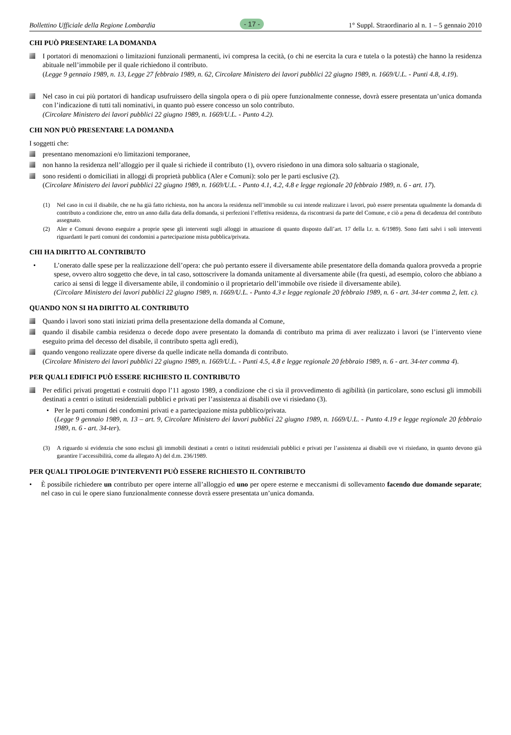Bollettino Ufficiale della Regione Lombardia - 17 - 1° Suppl. Straordinario al n. 1 – 5 gennaio 2010
CHI PUÒ PRESENTARE LA DOMANDA
I portatori di menomazioni o limitazioni funzionali permanenti, ivi compresa la cecità, (o chi ne esercita la cura e tutela o la potestà) che hanno la residenza abituale nell’immobile per il quale richiedono il contributo.
(Legge 9 gennaio 1989, n. 13, Legge 27 febbraio 1989, n. 62, Circolare Ministero dei lavori pubblici 22 giugno 1989, n. 1669/U.L. - Punti 4.8, 4.19).
Nel caso in cui più portatori di handicap usufruissero della singola opera o di più opere funzionalmente connesse, dovrà essere presentata un’unica domanda con l’indicazione di tutti tali nominativi, in quanto può essere concesso un solo contributo.
(Circolare Ministero dei lavori pubblici 22 giugno 1989, n. 1669/U.L. - Punto 4.2).
CHI NON PUÒ PRESENTARE LA DOMANDA
I soggetti che:
presentano menomazioni e/o limitazioni temporanee,
non hanno la residenza nell’alloggio per il quale si richiede il contributo (1), ovvero risiedono in una dimora solo saltuaria o stagionale,
sono residenti o domiciliati in alloggi di proprietà pubblica (Aler e Comuni): solo per le parti esclusive (2).
(Circolare Ministero dei lavori pubblici 22 giugno 1989, n. 1669/U.L. - Punto 4.1, 4.2, 4.8 e legge regionale 20 febbraio 1989, n. 6 - art. 17).
(1) Nel caso in cui il disabile, che ne ha già fatto richiesta, non ha ancora la residenza nell’immobile su cui intende realizzare i lavori, può essere presentata ugualmente la domanda di contributo a condizione che, entro un anno dalla data della domanda, si perfezioni l’effettiva residenza, da riscontrarsi da parte del Comune, e ciò a pena di decadenza del contributo assegnato.
(2) Aler e Comuni devono eseguire a proprie spese gli interventi sugli alloggi in attuazione di quanto disposto dall’art. 17 della l.r. n. 6/1989). Sono fatti salvi i soli interventi riguardanti le parti comuni dei condomini a partecipazione mista pubblica/privata.
CHI HA DIRITTO AL CONTRIBUTO
• L’onerato dalle spese per la realizzazione dell’opera: che può pertanto essere il diversamente abile presentatore della domanda qualora provveda a proprie spese, ovvero altro soggetto che deve, in tal caso, sottoscrivere la domanda unitamente al diversamente abile (fra questi, ad esempio, coloro che abbiano a carico ai sensi di legge il diversamente abile, il condominio o il proprietario dell’immobile ove risiede il diversamente abile).
(Circolare Ministero dei lavori pubblici 22 giugno 1989, n. 1669/U.L. - Punto 4.3 e legge regionale 20 febbraio 1989, n. 6 - art. 34-ter comma 2, lett. c).
QUANDO NON SI HA DIRITTO AL CONTRIBUTO
Quando i lavori sono stati iniziati prima della presentazione della domanda al Comune,
quando il disabile cambia residenza o decede dopo avere presentato la domanda di contributo ma prima di aver realizzato i lavori (se l’intervento viene eseguito prima del decesso del disabile, il contributo spetta agli eredi),
quando vengono realizzate opere diverse da quelle indicate nella domanda di contributo.
(Circolare Ministero dei lavori pubblici 22 giugno 1989, n. 1669/U.L. - Punti 4.5, 4.8 e legge regionale 20 febbraio 1989, n. 6 - art. 34-ter comma 4).
PER QUALI EDIFICI PUÒ ESSERE RICHIESTO IL CONTRIBUTO
Per edifici privati progettati e costruiti dopo l’11 agosto 1989, a condizione che ci sia il provvedimento di agibilità (in particolare, sono esclusi gli immobili destinati a centri o istituti residenziali pubblici e privati per l’assistenza ai disabili ove vi risiedano (3).
• Per le parti comuni dei condomini privati e a partecipazione mista pubblico/privata.
(Legge 9 gennaio 1989, n. 13 – art. 9, Circolare Ministero dei lavori pubblici 22 giugno 1989, n. 1669/U.L. - Punto 4.19 e legge regionale 20 febbraio 1989, n. 6 - art. 34-ter).
(3) A riguardo si evidenzia che sono esclusi gli immobili destinati a centri o istituti residenziali pubblici e privati per l’assistenza ai disabili ove vi risiedano, in quanto devono già garantire l’accessibilità, come da allegato A) del d.m. 236/1989.
PER QUALI TIPOLOGIE D’INTERVENTI PUÒ ESSERE RICHIESTO IL CONTRIBUTO
• È possibile richiedere un contributo per opere interne all’alloggio ed uno per opere esterne e meccanismi di sollevamento facendo due domande separate; nel caso in cui le opere siano funzionalmente connesse dovrà essere presentata un’unica domanda.